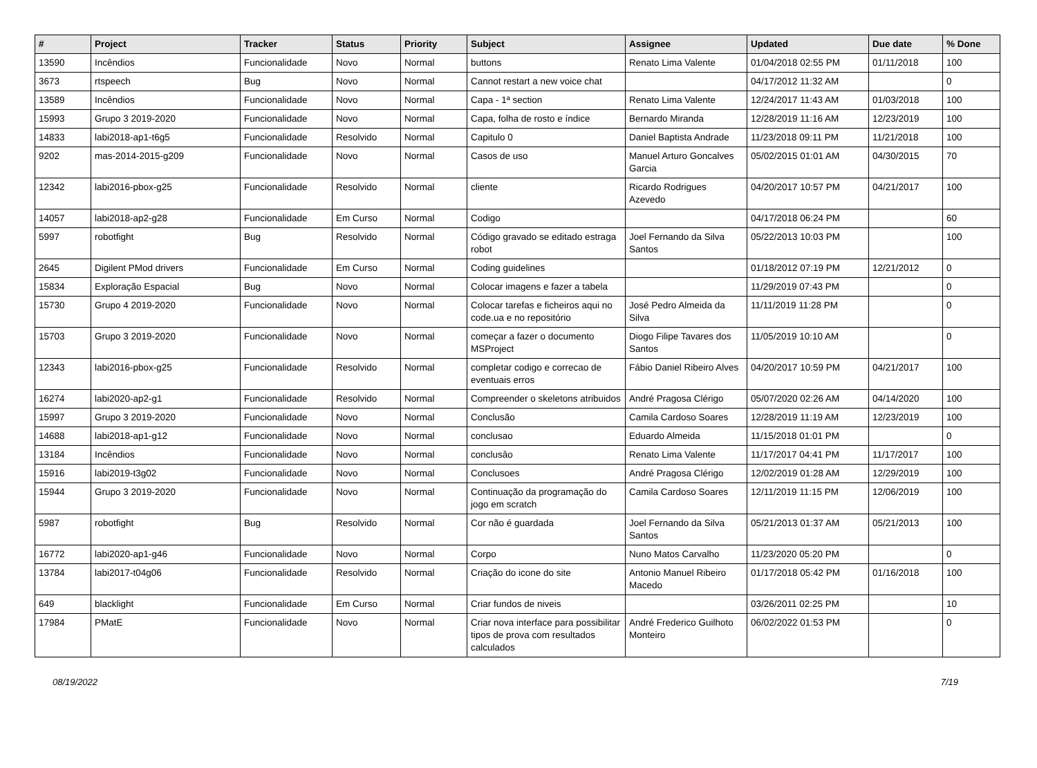| # | Project | Tracker | Status | Priority | Subject | Assignee | Updated | Due date | % Done |
| --- | --- | --- | --- | --- | --- | --- | --- | --- | --- |
| 13590 | Incêndios | Funcionalidade | Novo | Normal | buttons | Renato Lima Valente | 01/04/2018 02:55 PM | 01/11/2018 | 100 |
| 3673 | rtspeech | Bug | Novo | Normal | Cannot restart a new voice chat | | 04/17/2012 11:32 AM | | 0 |
| 13589 | Incêndios | Funcionalidade | Novo | Normal | Capa - 1ª section | Renato Lima Valente | 12/24/2017 11:43 AM | 01/03/2018 | 100 |
| 15993 | Grupo 3 2019-2020 | Funcionalidade | Novo | Normal | Capa, folha de rosto e índice | Bernardo Miranda | 12/28/2019 11:16 AM | 12/23/2019 | 100 |
| 14833 | labi2018-ap1-t6g5 | Funcionalidade | Resolvido | Normal | Capitulo 0 | Daniel Baptista Andrade | 11/23/2018 09:11 PM | 11/21/2018 | 100 |
| 9202 | mas-2014-2015-g209 | Funcionalidade | Novo | Normal | Casos de uso | Manuel Arturo Goncalves Garcia | 05/02/2015 01:01 AM | 04/30/2015 | 70 |
| 12342 | labi2016-pbox-g25 | Funcionalidade | Resolvido | Normal | cliente | Ricardo Rodrigues Azevedo | 04/20/2017 10:57 PM | 04/21/2017 | 100 |
| 14057 | labi2018-ap2-g28 | Funcionalidade | Em Curso | Normal | Codigo | | 04/17/2018 06:24 PM | | 60 |
| 5997 | robotfight | Bug | Resolvido | Normal | Código gravado se editado estraga robot | Joel Fernando da Silva Santos | 05/22/2013 10:03 PM | | 100 |
| 2645 | Digilent PMod drivers | Funcionalidade | Em Curso | Normal | Coding guidelines | | 01/18/2012 07:19 PM | 12/21/2012 | 0 |
| 15834 | Exploração Espacial | Bug | Novo | Normal | Colocar imagens e fazer a tabela | | 11/29/2019 07:43 PM | | 0 |
| 15730 | Grupo 4 2019-2020 | Funcionalidade | Novo | Normal | Colocar tarefas e ficheiros aqui no code.ua e no repositório | José Pedro Almeida da Silva | 11/11/2019 11:28 PM | | 0 |
| 15703 | Grupo 3 2019-2020 | Funcionalidade | Novo | Normal | começar a fazer o documento MSProject | Diogo Filipe Tavares dos Santos | 11/05/2019 10:10 AM | | 0 |
| 12343 | labi2016-pbox-g25 | Funcionalidade | Resolvido | Normal | completar codigo e correcao de eventuais erros | Fábio Daniel Ribeiro Alves | 04/20/2017 10:59 PM | 04/21/2017 | 100 |
| 16274 | labi2020-ap2-g1 | Funcionalidade | Resolvido | Normal | Compreender o skeletons atribuidos | André Pragosa Clérigo | 05/07/2020 02:26 AM | 04/14/2020 | 100 |
| 15997 | Grupo 3 2019-2020 | Funcionalidade | Novo | Normal | Conclusão | Camila Cardoso Soares | 12/28/2019 11:19 AM | 12/23/2019 | 100 |
| 14688 | labi2018-ap1-g12 | Funcionalidade | Novo | Normal | conclusao | Eduardo Almeida | 11/15/2018 01:01 PM | | 0 |
| 13184 | Incêndios | Funcionalidade | Novo | Normal | conclusâo | Renato Lima Valente | 11/17/2017 04:41 PM | 11/17/2017 | 100 |
| 15916 | labi2019-t3g02 | Funcionalidade | Novo | Normal | Conclusoes | André Pragosa Clérigo | 12/02/2019 01:28 AM | 12/29/2019 | 100 |
| 15944 | Grupo 3 2019-2020 | Funcionalidade | Novo | Normal | Continuação da programação do jogo em scratch | Camila Cardoso Soares | 12/11/2019 11:15 PM | 12/06/2019 | 100 |
| 5987 | robotfight | Bug | Resolvido | Normal | Cor não é guardada | Joel Fernando da Silva Santos | 05/21/2013 01:37 AM | 05/21/2013 | 100 |
| 16772 | labi2020-ap1-g46 | Funcionalidade | Novo | Normal | Corpo | Nuno Matos Carvalho | 11/23/2020 05:20 PM | | 0 |
| 13784 | labi2017-t04g06 | Funcionalidade | Resolvido | Normal | Criação do icone do site | Antonio Manuel Ribeiro Macedo | 01/17/2018 05:42 PM | 01/16/2018 | 100 |
| 649 | blacklight | Funcionalidade | Em Curso | Normal | Criar fundos de niveis | | 03/26/2011 02:25 PM | | 10 |
| 17984 | PMatE | Funcionalidade | Novo | Normal | Criar nova interface para possibilitar tipos de prova com resultados calculados | André Frederico Guilhoto Monteiro | 06/02/2022 01:53 PM | | 0 |
08/19/2022 7/19